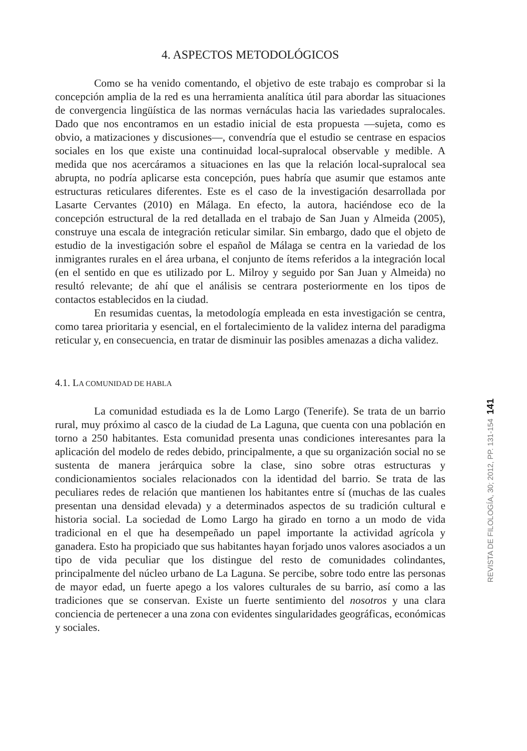4. ASPECTOS METODOLÓGICOS
Como se ha venido comentando, el objetivo de este trabajo es comprobar si la concepción amplia de la red es una herramienta analítica útil para abordar las situaciones de convergencia lingüística de las normas vernáculas hacia las variedades supralocales. Dado que nos encontramos en un estadio inicial de esta propuesta —sujeta, como es obvio, a matizaciones y discusiones—, convendría que el estudio se centrase en espacios sociales en los que existe una continuidad local-supralocal observable y medible. A medida que nos acercáramos a situaciones en las que la relación local-supralocal sea abrupta, no podría aplicarse esta concepción, pues habría que asumir que estamos ante estructuras reticulares diferentes. Este es el caso de la investigación desarrollada por Lasarte Cervantes (2010) en Málaga. En efecto, la autora, haciéndose eco de la concepción estructural de la red detallada en el trabajo de San Juan y Almeida (2005), construye una escala de integración reticular similar. Sin embargo, dado que el objeto de estudio de la investigación sobre el español de Málaga se centra en la variedad de los inmigrantes rurales en el área urbana, el conjunto de ítems referidos a la integración local (en el sentido en que es utilizado por L. Milroy y seguido por San Juan y Almeida) no resultó relevante; de ahí que el análisis se centrara posteriormente en los tipos de contactos establecidos en la ciudad.
En resumidas cuentas, la metodología empleada en esta investigación se centra, como tarea prioritaria y esencial, en el fortalecimiento de la validez interna del paradigma reticular y, en consecuencia, en tratar de disminuir las posibles amenazas a dicha validez.
4.1. LA COMUNIDAD DE HABLA
La comunidad estudiada es la de Lomo Largo (Tenerife). Se trata de un barrio rural, muy próximo al casco de la ciudad de La Laguna, que cuenta con una población en torno a 250 habitantes. Esta comunidad presenta unas condiciones interesantes para la aplicación del modelo de redes debido, principalmente, a que su organización social no se sustenta de manera jerárquica sobre la clase, sino sobre otras estructuras y condicionamientos sociales relacionados con la identidad del barrio. Se trata de las peculiares redes de relación que mantienen los habitantes entre sí (muchas de las cuales presentan una densidad elevada) y a determinados aspectos de su tradición cultural e historia social. La sociedad de Lomo Largo ha girado en torno a un modo de vida tradicional en el que ha desempeñado un papel importante la actividad agrícola y ganadera. Esto ha propiciado que sus habitantes hayan forjado unos valores asociados a un tipo de vida peculiar que los distingue del resto de comunidades colindantes, principalmente del núcleo urbano de La Laguna. Se percibe, sobre todo entre las personas de mayor edad, un fuerte apego a los valores culturales de su barrio, así como a las tradiciones que se conservan. Existe un fuerte sentimiento del nosotros y una clara conciencia de pertenecer a una zona con evidentes singularidades geográficas, económicas y sociales.
REVISTA DE FILOLOGÍA, 30; 2012, PP. 131-154 141